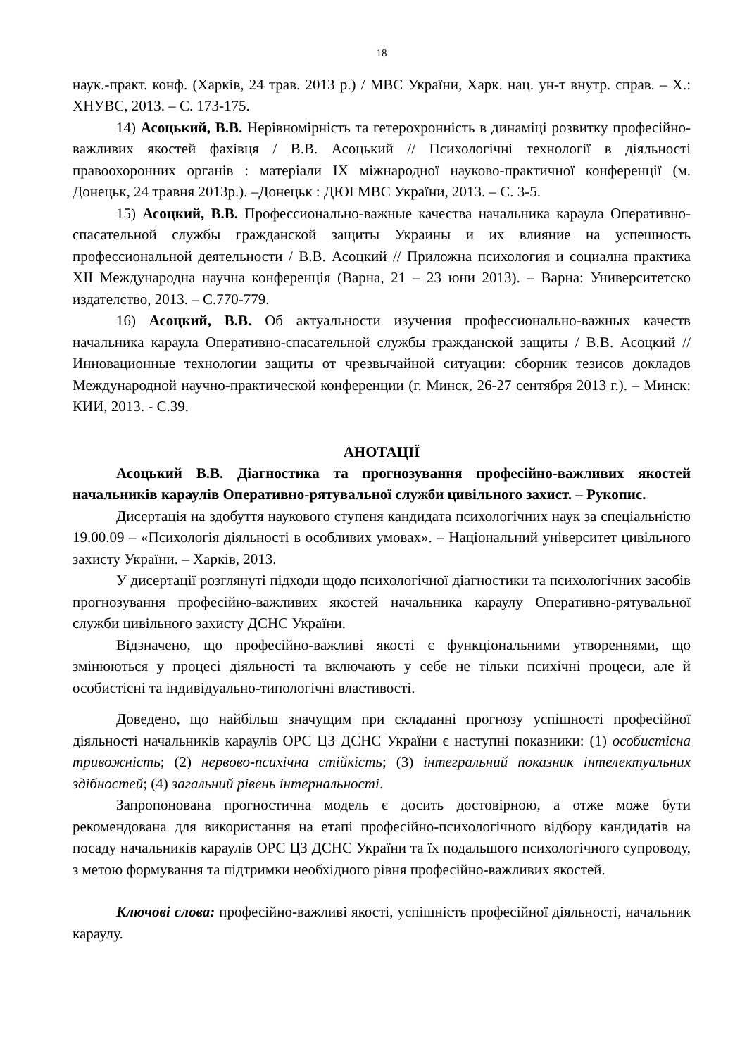18
наук.-практ. конф. (Харків, 24 трав. 2013 р.) / МВС України, Харк. нац. ун-т внутр. справ. – Х.: ХНУВС, 2013. – С. 173-175.
14) Асоцький, В.В. Нерівномірність та гетерохронність в динаміці розвитку професійно-важливих якостей фахівця / В.В. Асоцький // Психологічні технології в діяльності правоохоронних органів : матеріали IX міжнародної науково-практичної конференції (м. Донецьк, 24 травня 2013р.). –Донецьк : ДЮІ МВС України, 2013. – С. 3-5.
15) Асоцкий, В.В. Профессионально-важные качества начальника караула Оперативно-спасательной службы гражданской защиты Украины и их влияние на успешность профессиональной деятельности / В.В. Асоцкий // Приложна психология и социална практика XII Международна научна конференція (Варна, 21 – 23 юни 2013). – Варна: Университетско издателство, 2013. – С.770-779.
16) Асоцкий, В.В. Об актуальности изучения профессионально-важных качеств начальника караула Оперативно-спасательной службы гражданской защиты / В.В. Асоцкий // Инновационные технологии защиты от чрезвычайной ситуации: сборник тезисов докладов Международной научно-практической конференции (г. Минск, 26-27 сентября 2013 г.). – Минск: КИИ, 2013. - С.39.
АНОТАЦІЇ
Асоцький В.В. Діагностика та прогнозування професійно-важливих якостей начальників караулів Оперативно-рятувальної служби цивільного захист. – Рукопис.
Дисертація на здобуття наукового ступеня кандидата психологічних наук за спеціальністю 19.00.09 – «Психологія діяльності в особливих умовах». – Національний університет цивільного захисту України. – Харків, 2013.
У дисертації розглянуті підходи щодо психологічної діагностики та психологічних засобів прогнозування професійно-важливих якостей начальника караулу Оперативно-рятувальної служби цивільного захисту ДСНС України.
Відзначено, що професійно-важливі якості є функціональними утвореннями, що змінюються у процесі діяльності та включають у себе не тільки психічні процеси, але й особистісні та індивідуально-типологічні властивості.
Доведено, що найбільш значущим при складанні прогнозу успішності професійної діяльності начальників караулів ОРС ЦЗ ДСНС України є наступні показники: (1) особистісна тривожність; (2) нервово-психічна стійкість; (3) інтегральний показник інтелектуальних здібностей; (4) загальний рівень інтернальності.
Запропонована прогностична модель є досить достовірною, а отже може бути рекомендована для використання на етапі професійно-психологічного відбору кандидатів на посаду начальників караулів ОРС ЦЗ ДСНС України та їх подальшого психологічного супроводу, з метою формування та підтримки необхідного рівня професійно-важливих якостей.
Ключові слова: професійно-важливі якості, успішність професійної діяльності, начальник караулу.